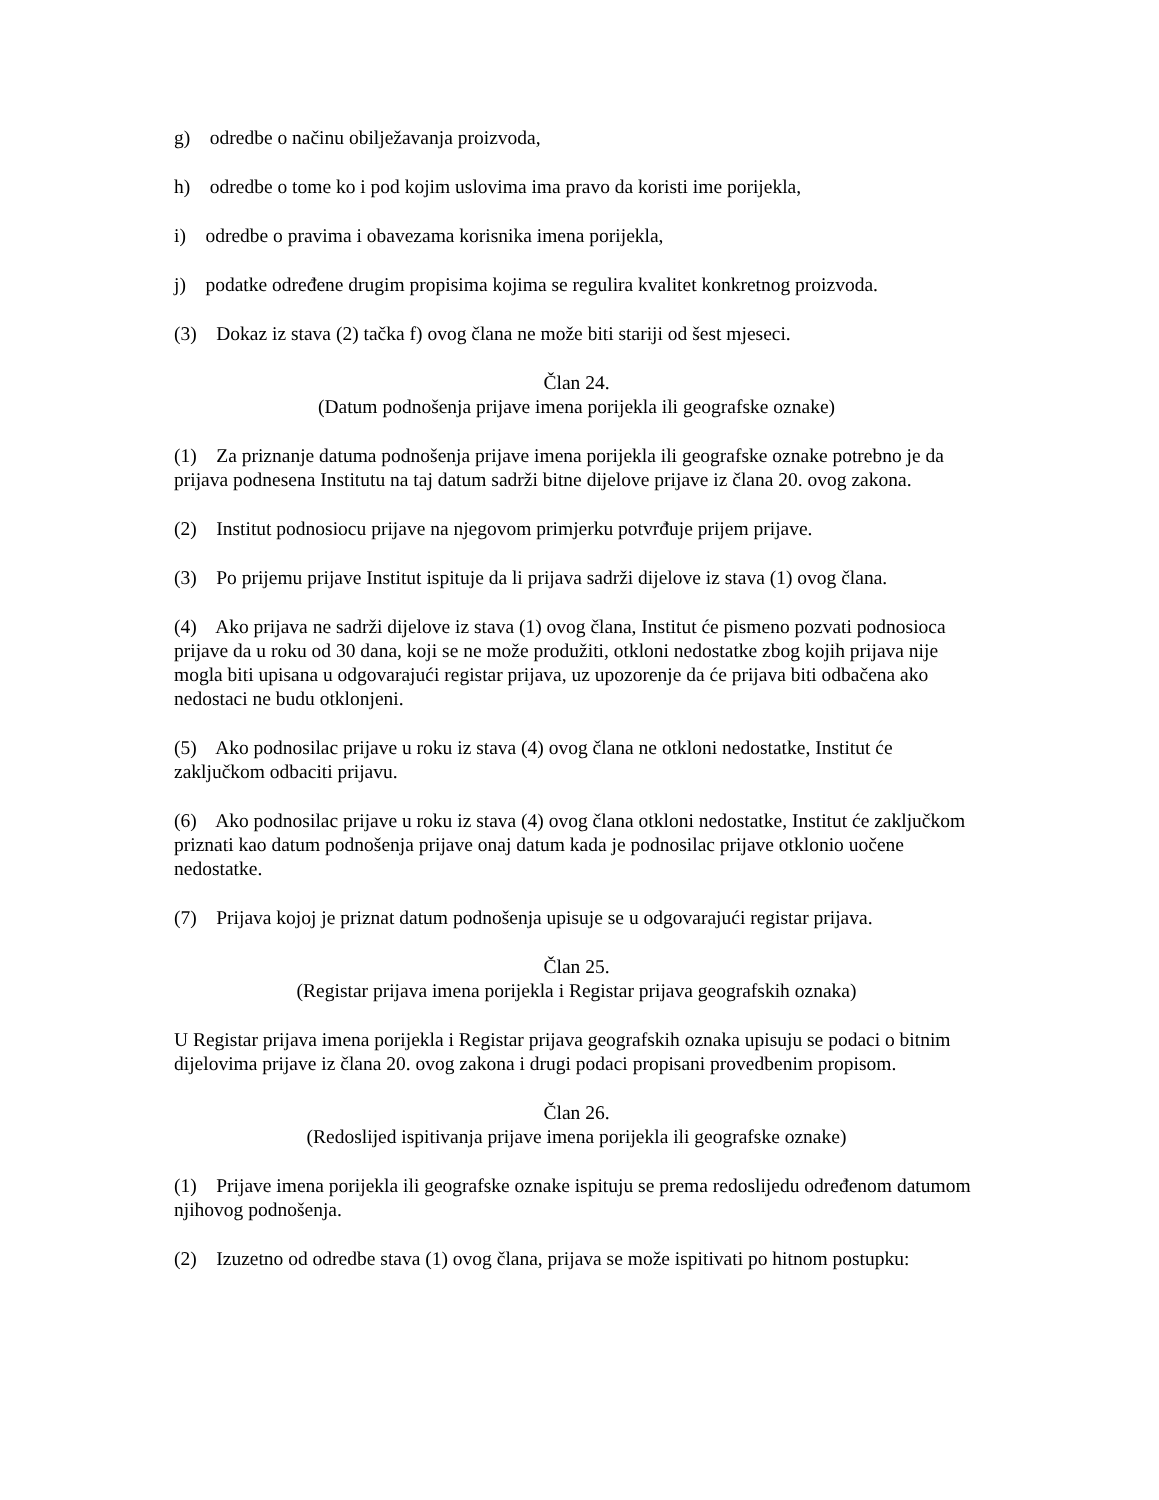g) odredbe o načinu obilježavanja proizvoda,
h) odredbe o tome ko i pod kojim uslovima ima pravo da koristi ime porijekla,
i) odredbe o pravima i obavezama korisnika imena porijekla,
j) podatke određene drugim propisima kojima se regulira kvalitet konkretnog proizvoda.
(3) Dokaz iz stava (2) tačka f) ovog člana ne može biti stariji od šest mjeseci.
Član 24.
(Datum podnošenja prijave imena porijekla ili geografske oznake)
(1) Za priznanje datuma podnošenja prijave imena porijekla ili geografske oznake potrebno je da prijava podnesena Institutu na taj datum sadrži bitne dijelove prijave iz člana 20. ovog zakona.
(2) Institut podnosiocu prijave na njegovom primjerku potvrđuje prijem prijave.
(3) Po prijemu prijave Institut ispituje da li prijava sadrži dijelove iz stava (1) ovog člana.
(4) Ako prijava ne sadrži dijelove iz stava (1) ovog člana, Institut će pismeno pozvati podnosioca prijave da u roku od 30 dana, koji se ne može produžiti, otkloni nedostatke zbog kojih prijava nije mogla biti upisana u odgovarajući registar prijava, uz upozorenje da će prijava biti odbačena ako nedostaci ne budu otklonjeni.
(5) Ako podnosilac prijave u roku iz stava (4) ovog člana ne otkloni nedostatke, Institut će zaključkom odbaciti prijavu.
(6) Ako podnosilac prijave u roku iz stava (4) ovog člana otkloni nedostatke, Institut će zaključkom priznati kao datum podnošenja prijave onaj datum kada je podnosilac prijave otklonio uočene nedostatke.
(7) Prijava kojoj je priznat datum podnošenja upisuje se u odgovarajući registar prijava.
Član 25.
(Registar prijava imena porijekla i Registar prijava geografskih oznaka)
U Registar prijava imena porijekla i Registar prijava geografskih oznaka upisuju se podaci o bitnim dijelovima prijave iz člana 20. ovog zakona i drugi podaci propisani provedbenim propisom.
Član 26.
(Redoslijed ispitivanja prijave imena porijekla ili geografske oznake)
(1) Prijave imena porijekla ili geografske oznake ispituju se prema redoslijedu određenom datumom njihovog podnošenja.
(2) Izuzetno od odredbe stava (1) ovog člana, prijava se može ispitivati po hitnom postupku: